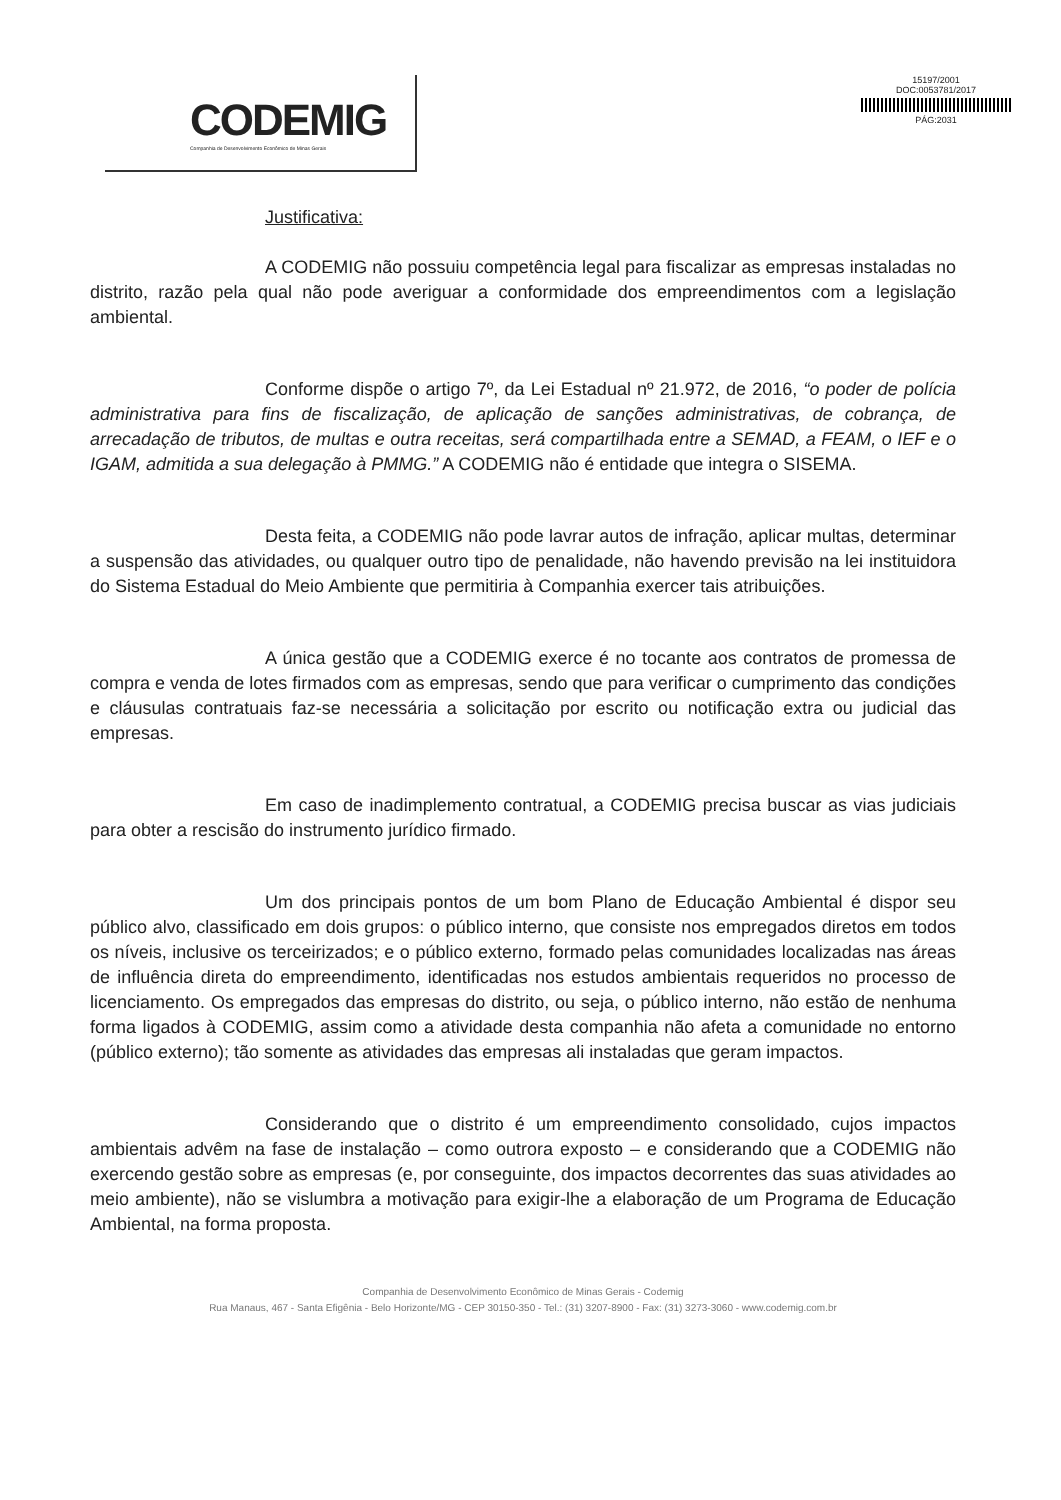CODEMIG
Companhia de Desenvolvimento Econômico de Minas Gerais
15197/2001
DOC:0053781/2017
PÁG:2031
Justificativa:
A CODEMIG não possuiu competência legal para fiscalizar as empresas instaladas no distrito, razão pela qual não pode averiguar a conformidade dos empreendimentos com a legislação ambiental.
Conforme dispõe o artigo 7º, da Lei Estadual nº 21.972, de 2016, “o poder de polícia administrativa para fins de fiscalização, de aplicação de sanções administrativas, de cobrança, de arrecadação de tributos, de multas e outra receitas, será compartilhada entre a SEMAD, a FEAM, o IEF e o IGAM, admitida a sua delegação à PMMG.” A CODEMIG não é entidade que integra o SISEMA.
Desta feita, a CODEMIG não pode lavrar autos de infração, aplicar multas, determinar a suspensão das atividades, ou qualquer outro tipo de penalidade, não havendo previsão na lei instituidora do Sistema Estadual do Meio Ambiente que permitiria à Companhia exercer tais atribuições.
A única gestão que a CODEMIG exerce é no tocante aos contratos de promessa de compra e venda de lotes firmados com as empresas, sendo que para verificar o cumprimento das condições e cláusulas contratuais faz-se necessária a solicitação por escrito ou notificação extra ou judicial das empresas.
Em caso de inadimplemento contratual, a CODEMIG precisa buscar as vias judiciais para obter a rescisão do instrumento jurídico firmado.
Um dos principais pontos de um bom Plano de Educação Ambiental é dispor seu público alvo, classificado em dois grupos: o público interno, que consiste nos empregados diretos em todos os níveis, inclusive os terceirizados; e o público externo, formado pelas comunidades localizadas nas áreas de influência direta do empreendimento, identificadas nos estudos ambientais requeridos no processo de licenciamento. Os empregados das empresas do distrito, ou seja, o público interno, não estão de nenhuma forma ligados à CODEMIG, assim como a atividade desta companhia não afeta a comunidade no entorno (público externo); tão somente as atividades das empresas ali instaladas que geram impactos.
Considerando que o distrito é um empreendimento consolidado, cujos impactos ambientais advêm na fase de instalação – como outrora exposto – e considerando que a CODEMIG não exercendo gestão sobre as empresas (e, por conseguinte, dos impactos decorrentes das suas atividades ao meio ambiente), não se vislumbra a motivação para exigir-lhe a elaboração de um Programa de Educação Ambiental, na forma proposta.
Companhia de Desenvolvimento Econômico de Minas Gerais - Codemig
Rua Manaus, 467 - Santa Efigênia - Belo Horizonte/MG - CEP 30150-350 - Tel.: (31) 3207-8900 - Fax: (31) 3273-3060 - www.codemig.com.br